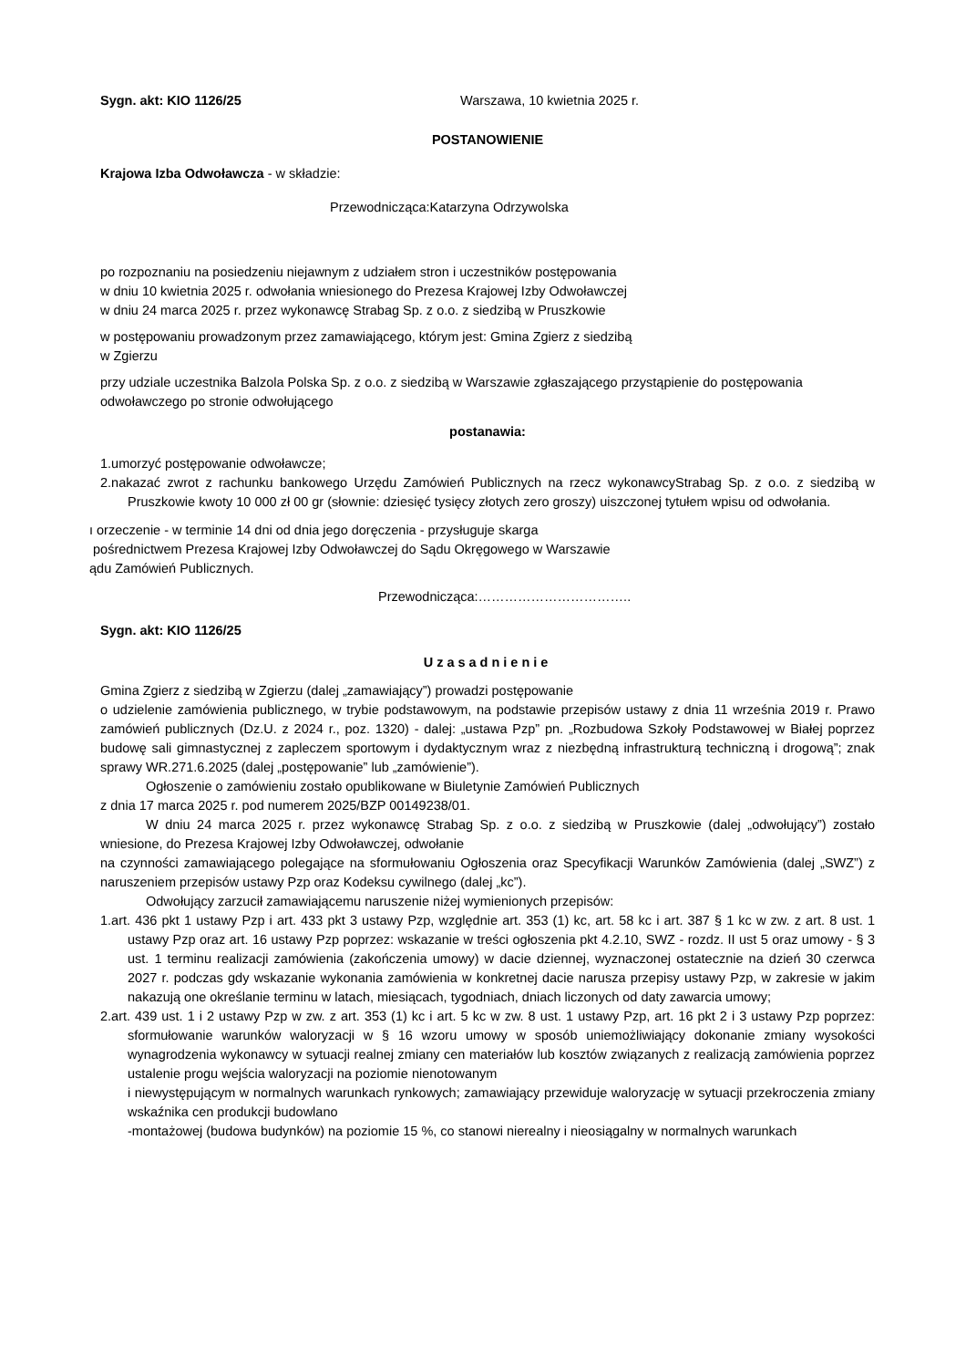Sygn. akt: KIO 1126/25 Warszawa, 10 kwietnia 2025 r.
POSTANOWIENIE
Krajowa Izba Odwoławcza - w składzie:
Przewodnicząca:Katarzyna Odrzywolska
po rozpoznaniu na posiedzeniu niejawnym z udziałem stron i uczestników postępowania
w dniu 10 kwietnia 2025 r. odwołania wniesionego do Prezesa Krajowej Izby Odwoławczej
w dniu 24 marca 2025 r. przez wykonawcę Strabag Sp. z o.o. z siedzibą w Pruszkowie
w postępowaniu prowadzonym przez zamawiającego, którym jest: Gmina Zgierz z siedzibą
w Zgierzu
przy udziale uczestnika Balzola Polska Sp. z o.o. z siedzibą w Warszawie zgłaszającego przystąpienie do postępowania odwoławczego po stronie odwołującego
postanawia:
1.umorzyć postępowanie odwoławcze;
2.nakazać zwrot z rachunku bankowego Urzędu Zamówień Publicznych na rzecz wykonawcyStrabag Sp. z o.o. z siedzibą w Pruszkowie kwoty 10 000 zł 00 gr (słownie: dziesięć tysięcy złotych zero groszy) uiszczonej tytułem wpisu od odwołania.
ı orzeczenie - w terminie 14 dni od dnia jego doręczenia - przysługuje skarga
pośrednictwem Prezesa Krajowej Izby Odwoławczej do Sądu Okręgowego w Warszawie
ądu Zamówień Publicznych.
Przewodnicząca:……………………………..
Sygn. akt: KIO 1126/25
Uzasadnienie
Gmina Zgierz z siedzibą w Zgierzu (dalej „zamawiający”) prowadzi postępowanie
o udzielenie zamówienia publicznego, w trybie podstawowym, na podstawie przepisów ustawy z dnia 11 września 2019 r. Prawo zamówień publicznych (Dz.U. z 2024 r., poz. 1320) - dalej: „ustawa Pzp” pn. „Rozbudowa Szkoły Podstawowej w Białej poprzez budowę sali gimnastycznej z zapleczem sportowym i dydaktycznym wraz z niezbędną infrastrukturą techniczną i drogową”; znak sprawy WR.271.6.2025 (dalej „postępowanie” lub „zamówienie”).
Ogłoszenie o zamówieniu zostało opublikowane w Biuletynie Zamówień Publicznych
z dnia 17 marca 2025 r. pod numerem 2025/BZP 00149238/01.
W dniu 24 marca 2025 r. przez wykonawcę Strabag Sp. z o.o. z siedzibą w Pruszkowie (dalej „odwołujący”) zostało wniesione, do Prezesa Krajowej Izby Odwoławczej, odwołanie
na czynności zamawiającego polegające na sformułowaniu Ogłoszenia oraz Specyfikacji Warunków Zamówienia (dalej „SWZ”) z naruszeniem przepisów ustawy Pzp oraz Kodeksu cywilnego (dalej „kc”).
Odwołujący zarzucił zamawiającemu naruszenie niżej wymienionych przepisów:
1.art. 436 pkt 1 ustawy Pzp i art. 433 pkt 3 ustawy Pzp, względnie art. 353 (1) kc, art. 58 kc i art. 387 § 1 kc w zw. z art. 8 ust. 1 ustawy Pzp oraz art. 16 ustawy Pzp poprzez: wskazanie w treści ogłoszenia pkt 4.2.10, SWZ - rozdz. II ust 5 oraz umowy - § 3 ust. 1 terminu realizacji zamówienia (zakończenia umowy) w dacie dziennej, wyznaczonej ostatecznie na dzień 30 czerwca 2027 r. podczas gdy wskazanie wykonania zamówienia w konkretnej dacie narusza przepisy ustawy Pzp, w zakresie w jakim nakazują one określanie terminu w latach, miesiącach, tygodniach, dniach liczonych od daty zawarcia umowy;
2.art. 439 ust. 1 i 2 ustawy Pzp w zw. z art. 353 (1) kc i art. 5 kc w zw. 8 ust. 1 ustawy Pzp, art. 16 pkt 2 i 3 ustawy Pzp poprzez: sformułowanie warunków waloryzacji w § 16 wzoru umowy w sposób uniemożliwiający dokonanie zmiany wysokości wynagrodzenia wykonawcy w sytuacji realnej zmiany cen materiałów lub kosztów związanych z realizacją zamówienia poprzez ustalenie progu wejścia waloryzacji na poziomie nienotowanym
i niewystępującym w normalnych warunkach rynkowych; zamawiający przewiduje waloryzację w sytuacji przekroczenia zmiany wskaźnika cen produkcji budowlano
-montażowej (budowa budynków) na poziomie 15 %, co stanowi nierealny i nieosiągalny w normalnych warunkach